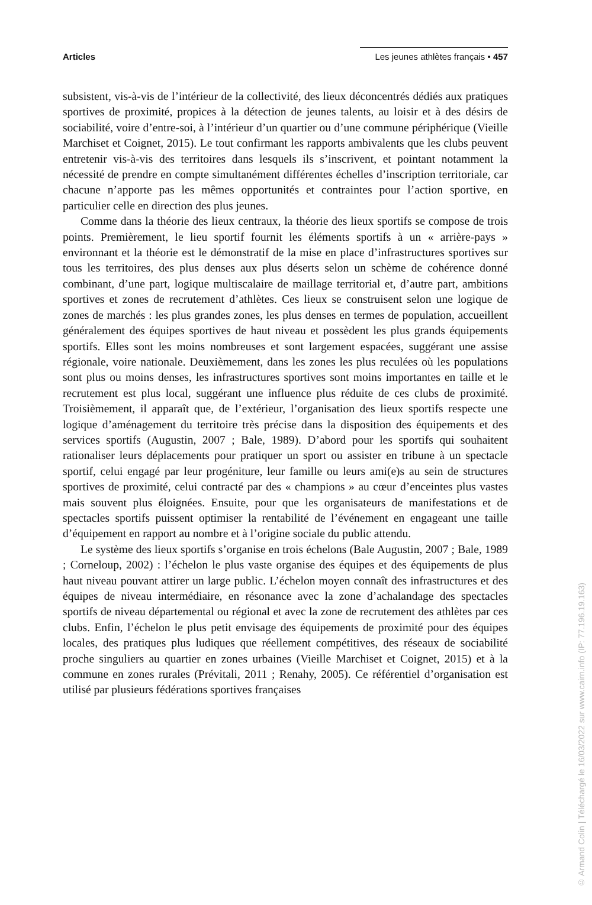Articles Les jeunes athlètes français • 457
subsistent, vis-à-vis de l’intérieur de la collectivité, des lieux déconcentrés dédiés aux pratiques sportives de proximité, propices à la détection de jeunes talents, au loisir et à des désirs de sociabilité, voire d’entre-soi, à l’intérieur d’un quartier ou d’une commune périphérique (Vieille Marchiset et Coignet, 2015). Le tout confirmant les rapports ambivalents que les clubs peuvent entretenir vis-à-vis des territoires dans lesquels ils s’inscrivent, et pointant notamment la nécessité de prendre en compte simultanément différentes échelles d’inscription territoriale, car chacune n’apporte pas les mêmes opportunités et contraintes pour l’action sportive, en particulier celle en direction des plus jeunes.
Comme dans la théorie des lieux centraux, la théorie des lieux sportifs se compose de trois points. Premièrement, le lieu sportif fournit les éléments sportifs à un « arrière-pays » environnant et la théorie est le démonstratif de la mise en place d’infrastructures sportives sur tous les territoires, des plus denses aux plus déserts selon un schème de cohérence donné combinant, d’une part, logique multiscalaire de maillage territorial et, d’autre part, ambitions sportives et zones de recrutement d’athlètes. Ces lieux se construisent selon une logique de zones de marchés : les plus grandes zones, les plus denses en termes de population, accueillent généralement des équipes sportives de haut niveau et possèdent les plus grands équipements sportifs. Elles sont les moins nombreuses et sont largement espacées, suggérant une assise régionale, voire nationale. Deuxièmement, dans les zones les plus reculées où les populations sont plus ou moins denses, les infrastructures sportives sont moins importantes en taille et le recrutement est plus local, suggérant une influence plus réduite de ces clubs de proximité. Troisièmement, il apparaît que, de l’extérieur, l’organisation des lieux sportifs respecte une logique d’aménagement du territoire très précise dans la disposition des équipements et des services sportifs (Augustin, 2007 ; Bale, 1989). D’abord pour les sportifs qui souhaitent rationaliser leurs déplacements pour pratiquer un sport ou assister en tribune à un spectacle sportif, celui engagé par leur progéniture, leur famille ou leurs ami(e)s au sein de structures sportives de proximité, celui contracté par des « champions » au cœur d’enceintes plus vastes mais souvent plus éloignées. Ensuite, pour que les organisateurs de manifestations et de spectacles sportifs puissent optimiser la rentabilité de l’événement en engageant une taille d’équipement en rapport au nombre et à l’origine sociale du public attendu.
Le système des lieux sportifs s’organise en trois échelons (Bale Augustin, 2007 ; Bale, 1989 ; Corneloup, 2002) : l’échelon le plus vaste organise des équipes et des équipements de plus haut niveau pouvant attirer un large public. L’échelon moyen connaît des infrastructures et des équipes de niveau intermédiaire, en résonance avec la zone d’achalandage des spectacles sportifs de niveau départemental ou régional et avec la zone de recrutement des athlètes par ces clubs. Enfin, l’échelon le plus petit envisage des équipements de proximité pour des équipes locales, des pratiques plus ludiques que réellement compétitives, des réseaux de sociabilité proche singuliers au quartier en zones urbaines (Vieille Marchiset et Coignet, 2015) et à la commune en zones rurales (Prévitali, 2011 ; Renahy, 2005). Ce référentiel d’organisation est utilisé par plusieurs fédérations sportives françaises
© Armand Colin | Téléchargé le 16/03/2022 sur www.cairn.info (IP: 77.196.19.163)